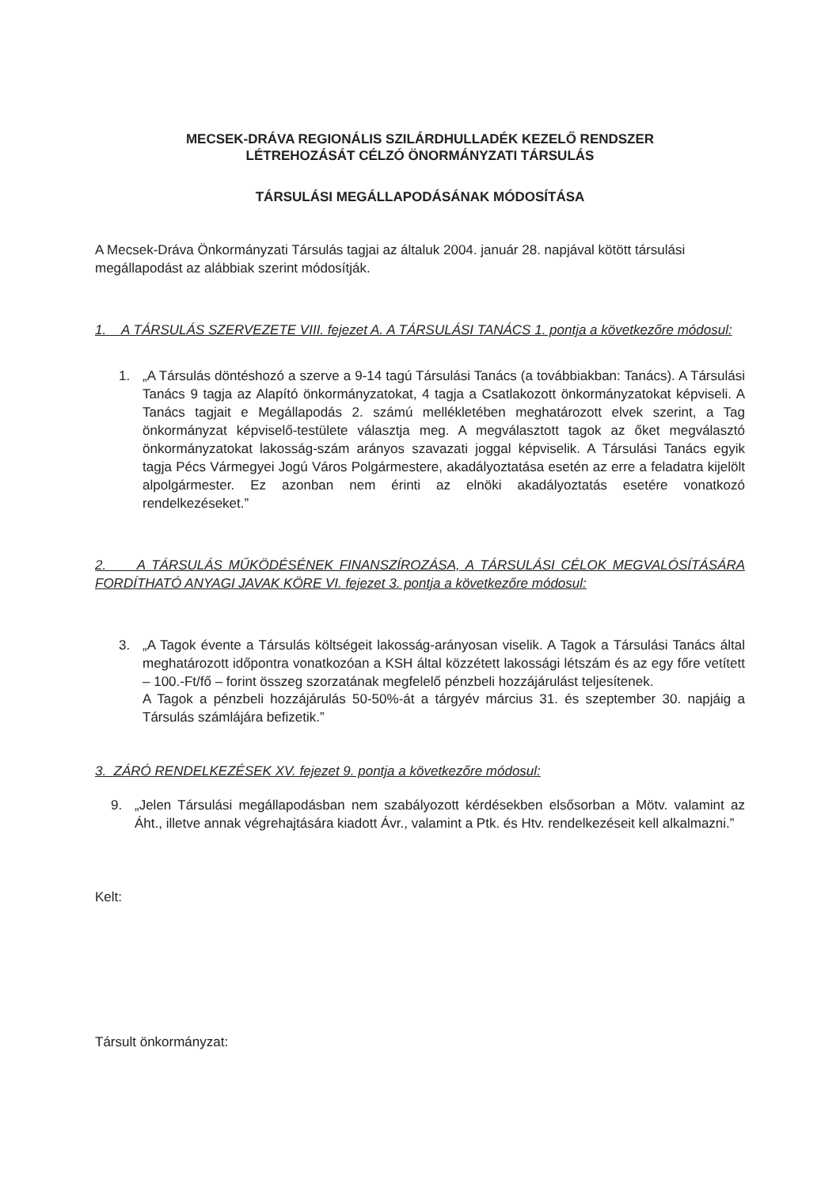MECSEK-DRÁVA REGIONÁLIS SZILÁRDHULLADÉK KEZELŐ RENDSZER
LÉTREHOZÁSÁT CÉLZÓ ÖNORMÁNYZATI TÁRSULÁS
TÁRSULÁSI MEGÁLLAPODÁSÁNAK MÓDOSÍTÁSA
A Mecsek-Dráva Önkormányzati Társulás tagjai az általuk 2004. január 28. napjával kötött társulási megállapodást az alábbiak szerint módosítják.
1. A TÁRSULÁS SZERVEZETE VIII. fejezet A. A TÁRSULÁSI TANÁCS 1. pontja a következőre módosul:
1. „A Társulás döntéshozó a szerve a 9-14 tagú Társulási Tanács (a továbbiakban: Tanács). A Társulási Tanács 9 tagja az Alapító önkormányzatokat, 4 tagja a Csatlakozott önkormányzatokat képviseli. A Tanács tagjait e Megállapodás 2. számú mellékletében meghatározott elvek szerint, a Tag önkormányzat képviselő-testülete választja meg. A megválasztott tagok az őket megválasztó önkormányzatokat lakosság-szám arányos szavazati joggal képviselik. A Társulási Tanács egyik tagja Pécs Vármegyei Jogú Város Polgármestere, akadályoztatása esetén az erre a feladatra kijelölt alpolgármester. Ez azonban nem érinti az elnöki akadályoztatás esetére vonatkozó rendelkezéseket.”
2. A TÁRSULÁS MŰKÖDÉSÉNEK FINANSZÍROZÁSA, A TÁRSULÁSI CÉLOK MEGVALÓSÍTÁSÁRA FORDÍTHATÓ ANYAGI JAVAK KÖRE VI. fejezet 3. pontja a következőre módosul:
3. „A Tagok évente a Társulás költségeit lakosság-arányosan viselik. A Tagok a Társulási Tanács által meghatározott időpontra vonatkozóan a KSH által közzétett lakossági létszám és az egy főre vetített – 100.-Ft/fő – forint összeg szorzatának megfelelő pénzbeli hozzájárulást teljesítenek.
A Tagok a pénzbeli hozzájárulás 50-50%-át a tárgyév március 31. és szeptember 30. napjáig a Társulás számlájára befizetik.”
3. ZÁRÓ RENDELKEZÉSEK XV. fejezet 9. pontja a következőre módosul:
9. „Jelen Társulási megállapodásban nem szabályozott kérdésekben elsősorban a Mötv. valamint az Áht., illetve annak végrehajtására kiadott Ávr., valamint a Ptk. és Htv. rendelkezéseit kell alkalmazni.”
Kelt:
Társult önkormányzat: